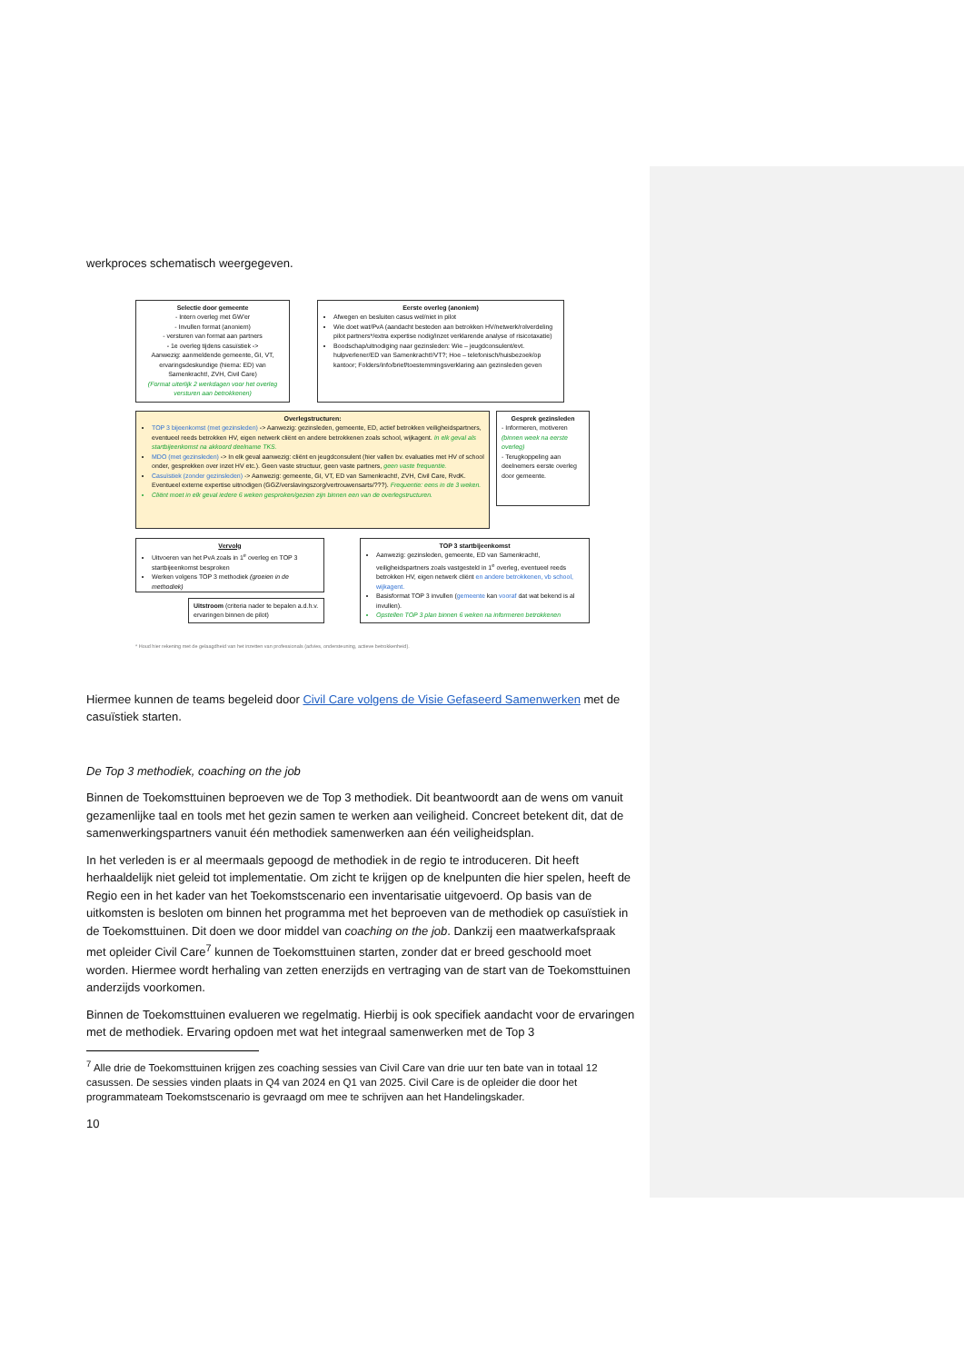werkproces schematisch weergegeven.
Selectie door gemeente
- Intern overleg met GW'er
- Invullen format (anoniem)
- versturen van format aan partners
- 1e overleg tijdens casuïstiek ->
Aanwezig: aanmeldende gemeente, GI, VT, ervaringsdeskundige (hierna: ED) van Samenkracht!, ZVH, Civil Care)
(Format uiterlijk 2 werkdagen voor het overleg versturen aan betrokkenen)
Eerste overleg (anoniem)
Afwegen en besluiten casus wel/niet in pilot
Wie doet wat/PvA (aandacht besteden aan betrokken HV/netwerk/rolverdeling pilot partners*/extra expertise nodig/inzet verklarende analyse of risicotaxatie)
Boodschap/uitnodiging naar gezinsleden: Wie – jeugdconsulent/evt. hulpverlener/ED van Samenkracht!/VT?; Hoe – telefonisch/huisbezoek/op kantoor; Folders/info/brief/toestemmingsverklaring aan gezinsleden geven
Overlegstructuren:
TOP 3 bijeenkomst (met gezinsleden) -> Aanwezig: gezinsleden, gemeente, ED, actief betrokken veiligheidspartners, eventueel reeds betrokken HV, eigen netwerk cliënt en andere betrokkenen zoals school, wijkagent. In elk geval als startbijeenkomst na akkoord deelname TKS.
MDO (met gezinsleden) -> In elk geval aanwezig: cliënt en jeugdconsulent (hier vallen bv. evaluaties met HV of school onder, gesprekken over inzet HV etc.). Geen vaste structuur, geen vaste partners, geen vaste frequentie.
Casuïstiek (zonder gezinsleden) -> Aanwezig: gemeente, GI, VT, ED van Samenkracht!, ZVH, Civil Care, RvdK. Eventueel externe expertise uitnodigen (GGZ/verslavingszorg/vertrouwensarts/???). Frequentie: eens in de 3 weken.
Cliënt moet in elk geval iedere 6 weken gesproken/gezien zijn binnen een van de overlegstructuren.
Gesprek gezinsleden
- Informeren, motiveren (binnen week na eerste overleg)
- Terugkoppeling aan deelnemers eerste overleg door gemeente.
Vervolg
Uitvoeren van het PvA zoals in 1<sup>e</sup> overleg en TOP 3 startbijeenkomst besproken
Werken volgens TOP 3 methodiek (groeien in de methodiek)
Uitstroom (criteria nader te bepalen a.d.h.v. ervaringen binnen de pilot)
TOP 3 startbijeenkomst
Aanwezig: gezinsleden, gemeente, ED van Samenkracht!, veiligheidspartners zoals vastgesteld in 1<sup>e</sup> overleg, eventueel reeds betrokken HV, eigen netwerk cliënt en andere betrokkenen, vb school, wijkagent.
Basisformat TOP 3 invullen (gemeente kan vooraf dat wat bekend is al invullen).
Opstellen TOP 3 plan binnen 6 weken na informeren betrokkenen
* Houd hier rekening met de gelaagdheid van het inzetten van professionals (advies, ondersteuning, actieve betrokkenheid).
Hiermee kunnen de teams begeleid door Civil Care volgens de Visie Gefaseerd Samenwerken met de casuïstiek starten.
De Top 3 methodiek, coaching on the job
Binnen de Toekomsttuinen beproeven we de Top 3 methodiek. Dit beantwoordt aan de wens om vanuit gezamenlijke taal en tools met het gezin samen te werken aan veiligheid. Concreet betekent dit, dat de samenwerkingspartners vanuit één methodiek samenwerken aan één veiligheidsplan.
In het verleden is er al meermaals gepoogd de methodiek in de regio te introduceren. Dit heeft herhaaldelijk niet geleid tot implementatie. Om zicht te krijgen op de knelpunten die hier spelen, heeft de Regio een in het kader van het Toekomstscenario een inventarisatie uitgevoerd. Op basis van de uitkomsten is besloten om binnen het programma met het beproeven van de methodiek op casuïstiek in de Toekomsttuinen. Dit doen we door middel van coaching on the job. Dankzij een maatwerkafspraak met opleider Civil Care<sup>7</sup> kunnen de Toekomsttuinen starten, zonder dat er breed geschoold moet worden. Hiermee wordt herhaling van zetten enerzijds en vertraging van de start van de Toekomsttuinen anderzijds voorkomen.
Binnen de Toekomsttuinen evalueren we regelmatig. Hierbij is ook specifiek aandacht voor de ervaringen met de methodiek. Ervaring opdoen met wat het integraal samenwerken met de Top 3
<sup>7</sup> Alle drie de Toekomsttuinen krijgen zes coaching sessies van Civil Care van drie uur ten bate van in totaal 12 casussen. De sessies vinden plaats in Q4 van 2024 en Q1 van 2025. Civil Care is de opleider die door het programmateam Toekomstscenario is gevraagd om mee te schrijven aan het Handelingskader.
10